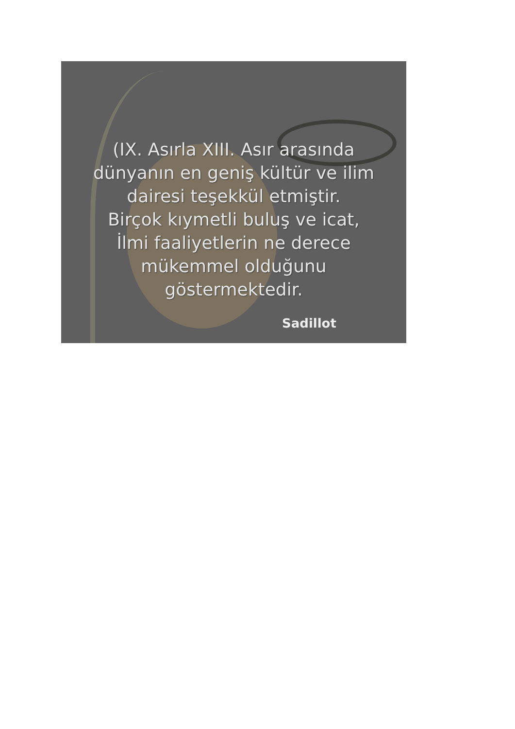(IX. Asırla XIII. Asır arasında
dünyanın en geniş kültür ve ilim
dairesi teşekkül etmiştir.
Birçok kıymetli buluş ve icat,
İlmi faaliyetlerin ne derece
mükemmel olduğunu
göstermektedir.
Sadillot